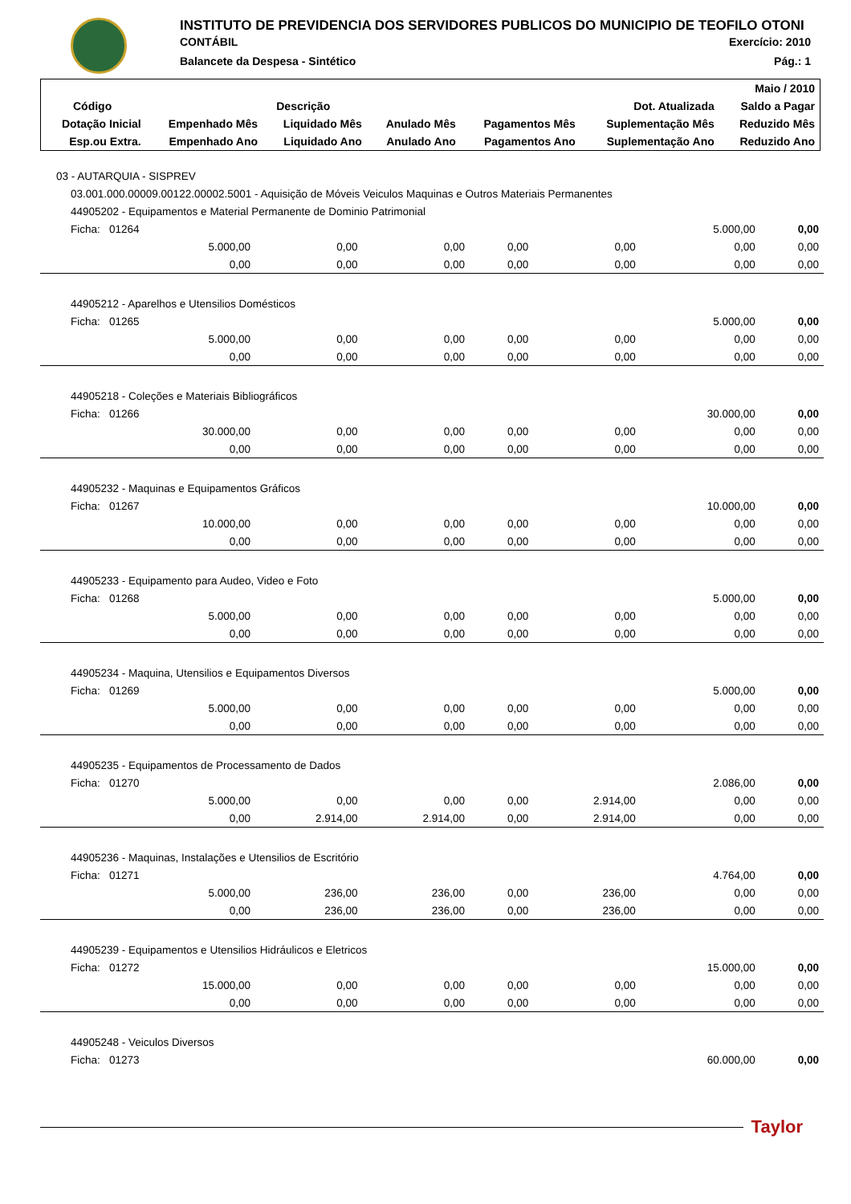INSTITUTO DE PREVIDENCIA DOS SERVIDORES PUBLICOS DO MUNICIPIO DE TEOFILO OTONI
CONTÁBIL Exercício: 2010
Balancete da Despesa - Sintético Pág.: 1
| | | | | | | Maio / 2010 |
| --- | --- | --- | --- | --- | --- | --- |
| Código | Descrição | | | | Dot. Atualizada | Saldo a Pagar |
| Dotação Inicial | Empenhado Mês | Liquidado Mês | Anulado Mês | Pagamentos Mês | Suplementação Mês | Reduzido Mês |
| Esp.ou Extra. | Empenhado Ano | Liquidado Ano | Anulado Ano | Pagamentos Ano | Suplementação Ano | Reduzido Ano |
| 03 - AUTARQUIA - SISPREV | | | | | | |
| 03.001.000.00009.00122.00002.5001 - Aquisição de Móveis Veiculos Maquinas e Outros Materiais Permanentes | | | | | | |
| 44905202 - Equipamentos e Material Permanente de Dominio Patrimonial | | | | | | |
| Ficha: 01264 | | | | | 5.000,00 | 0,00 |
| 5.000,00 | 0,00 | 0,00 | 0,00 | 0,00 | 0,00 | 0,00 |
| 0,00 | 0,00 | 0,00 | 0,00 | 0,00 | 0,00 | 0,00 |
| 44905212 - Aparelhos e Utensilios Domésticos | | | | | | |
| Ficha: 01265 | | | | | 5.000,00 | 0,00 |
| 5.000,00 | 0,00 | 0,00 | 0,00 | 0,00 | 0,00 | 0,00 |
| 0,00 | 0,00 | 0,00 | 0,00 | 0,00 | 0,00 | 0,00 |
| 44905218 - Coleções e Materiais Bibliográficos | | | | | | |
| Ficha: 01266 | | | | | 30.000,00 | 0,00 |
| 30.000,00 | 0,00 | 0,00 | 0,00 | 0,00 | 0,00 | 0,00 |
| 0,00 | 0,00 | 0,00 | 0,00 | 0,00 | 0,00 | 0,00 |
| 44905232 - Maquinas e Equipamentos Gráficos | | | | | | |
| Ficha: 01267 | | | | | 10.000,00 | 0,00 |
| 10.000,00 | 0,00 | 0,00 | 0,00 | 0,00 | 0,00 | 0,00 |
| 0,00 | 0,00 | 0,00 | 0,00 | 0,00 | 0,00 | 0,00 |
| 44905233 - Equipamento para Audeo, Video e Foto | | | | | | |
| Ficha: 01268 | | | | | 5.000,00 | 0,00 |
| 5.000,00 | 0,00 | 0,00 | 0,00 | 0,00 | 0,00 | 0,00 |
| 0,00 | 0,00 | 0,00 | 0,00 | 0,00 | 0,00 | 0,00 |
| 44905234 - Maquina, Utensilios e Equipamentos Diversos | | | | | | |
| Ficha: 01269 | | | | | 5.000,00 | 0,00 |
| 5.000,00 | 0,00 | 0,00 | 0,00 | 0,00 | 0,00 | 0,00 |
| 0,00 | 0,00 | 0,00 | 0,00 | 0,00 | 0,00 | 0,00 |
| 44905235 - Equipamentos de Processamento de Dados | | | | | | |
| Ficha: 01270 | | | | | 2.086,00 | 0,00 |
| 5.000,00 | 0,00 | 0,00 | 0,00 | 2.914,00 | 0,00 | 0,00 |
| 0,00 | 2.914,00 | 2.914,00 | 0,00 | 2.914,00 | 0,00 | 0,00 |
| 44905236 - Maquinas, Instalações e Utensilios de Escritório | | | | | | |
| Ficha: 01271 | | | | | 4.764,00 | 0,00 |
| 5.000,00 | 236,00 | 236,00 | 0,00 | 236,00 | 0,00 | 0,00 |
| 0,00 | 236,00 | 236,00 | 0,00 | 236,00 | 0,00 | 0,00 |
| 44905239 - Equipamentos e Utensilios Hidráulicos e Eletricos | | | | | | |
| Ficha: 01272 | | | | | 15.000,00 | 0,00 |
| 15.000,00 | 0,00 | 0,00 | 0,00 | 0,00 | 0,00 | 0,00 |
| 0,00 | 0,00 | 0,00 | 0,00 | 0,00 | 0,00 | 0,00 |
| 44905248 - Veiculos Diversos | | | | | | |
| Ficha: 01273 | | | | | 60.000,00 | 0,00 |
Taylor